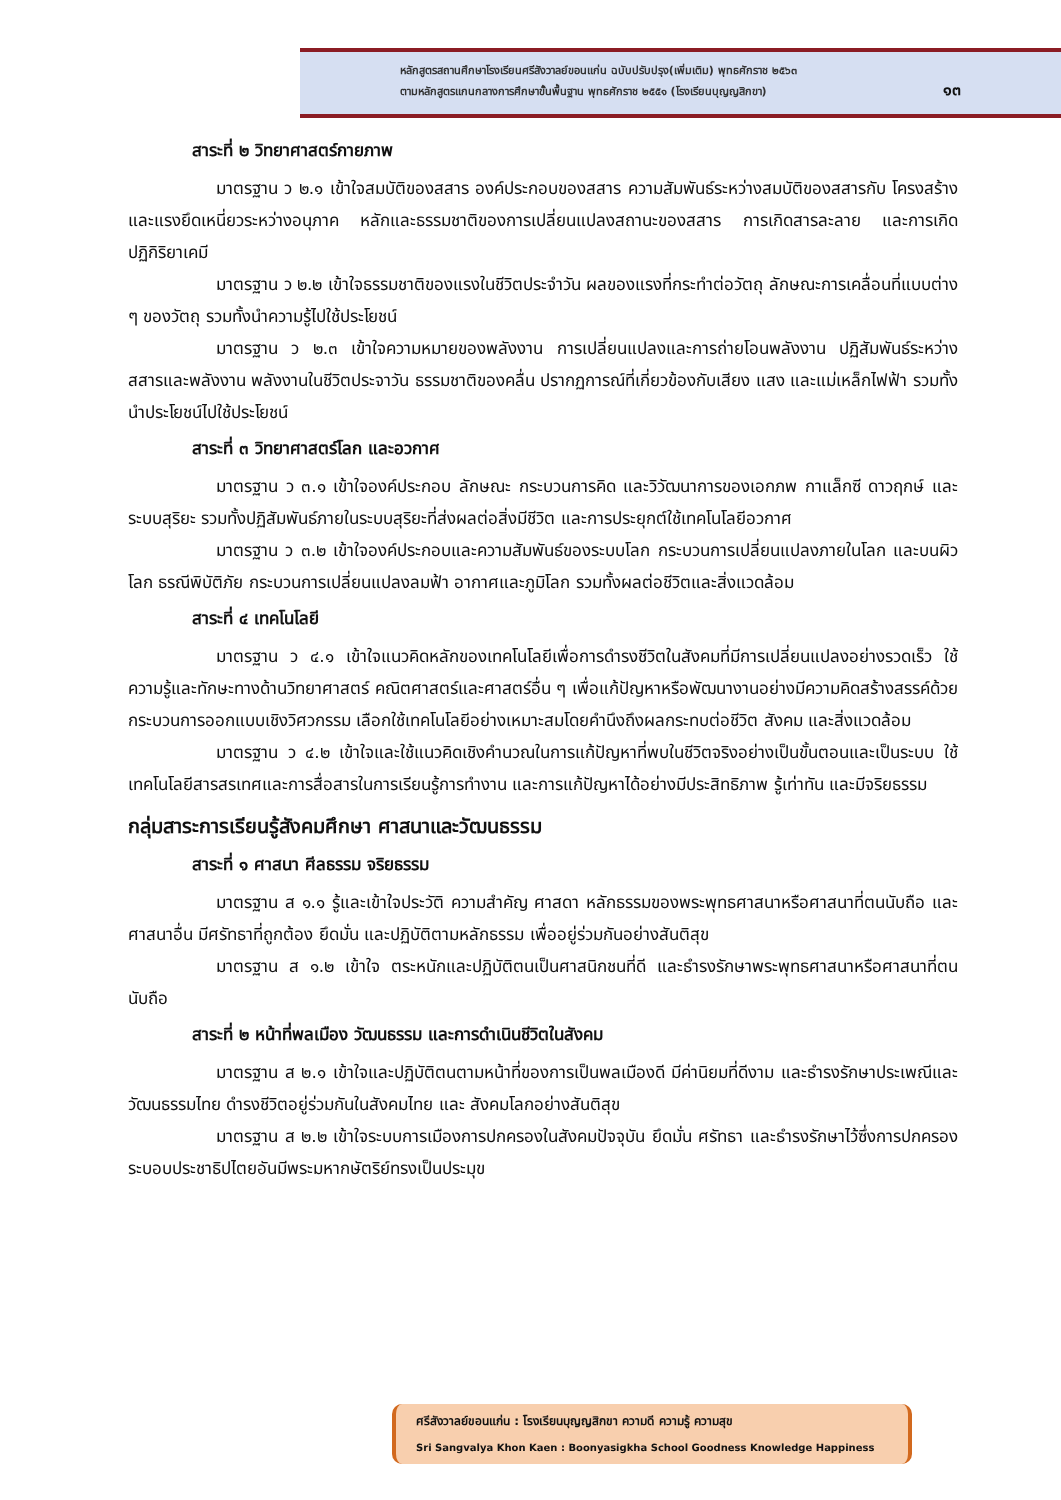หลักสูตรสถานศึกษาโรงเรียนศรีสังวาลย์ขอนแก่น ฉบับปรับปรุง(เพิ่มเติม) พุทธศักราช ๒๕๖๓
ตามหลักสูตรแกนกลางการศึกษาขั้นพื้นฐาน พุทธศักราช ๒๕๕๑ (โรงเรียนบุญญสิกขา)
๑๓
สาระที่ ๒ วิทยาศาสตร์กายภาพ
มาตรฐาน ว ๒.๑ เข้าใจสมบัติของสสาร องค์ประกอบของสสาร ความสัมพันธ์ระหว่างสมบัติของสสารกับ โครงสร้างและแรงยึดเหนี่ยวระหว่างอนุภาค หลักและธรรมชาติของการเปลี่ยนแปลงสถานะของสสาร การเกิดสารละลาย และการเกิดปฏิกิริยาเคมี
มาตรฐาน ว ๒.๒ เข้าใจธรรมชาติของแรงในชีวิตประจำวัน ผลของแรงที่กระทำต่อวัตถุ ลักษณะการเคลื่อนที่แบบต่าง ๆ ของวัตถุ รวมทั้งนำความรู้ไปใช้ประโยชน์
มาตรฐาน ว ๒.๓ เข้าใจความหมายของพลังงาน การเปลี่ยนแปลงและการถ่ายโอนพลังงาน ปฏิสัมพันธ์ระหว่าง สสารและพลังงาน พลังงานในชีวิตประจาวัน ธรรมชาติของคลื่น ปรากฏการณ์ที่เกี่ยวข้องกับเสียง แสง และแม่เหล็กไฟฟ้า รวมทั้งนำประโยชน์ไปใช้ประโยชน์
สาระที่ ๓ วิทยาศาสตร์โลก และอวกาศ
มาตรฐาน ว ๓.๑ เข้าใจองค์ประกอบ ลักษณะ กระบวนการคิด และวิวัฒนาการของเอกภพ กาแล็กซี ดาวฤกษ์ และระบบสุริยะ รวมทั้งปฏิสัมพันธ์ภายในระบบสุริยะที่ส่งผลต่อสิ่งมีชีวิต และการประยุกต์ใช้เทคโนโลยีอวกาศ
มาตรฐาน ว ๓.๒ เข้าใจองค์ประกอบและความสัมพันธ์ของระบบโลก กระบวนการเปลี่ยนแปลงภายในโลก และบนผิวโลก ธรณีพิบัติภัย กระบวนการเปลี่ยนแปลงลมฟ้า อากาศและภูมิโลก รวมทั้งผลต่อชีวิตและสิ่งแวดล้อม
สาระที่ ๔ เทคโนโลยี
มาตรฐาน ว ๔.๑ เข้าใจแนวคิดหลักของเทคโนโลยีเพื่อการดำรงชีวิตในสังคมที่มีการเปลี่ยนแปลงอย่างรวดเร็ว ใช้ความรู้และทักษะทางด้านวิทยาศาสตร์ คณิตศาสตร์และศาสตร์อื่น ๆ เพื่อแก้ปัญหาหรือพัฒนางานอย่างมีความคิดสร้างสรรค์ด้วยกระบวนการออกแบบเชิงวิศวกรรม เลือกใช้เทคโนโลยีอย่างเหมาะสมโดยคำนึงถึงผลกระทบต่อชีวิต สังคม และสิ่งแวดล้อม
มาตรฐาน ว ๔.๒ เข้าใจและใช้แนวคิดเชิงคำนวณในการแก้ปัญหาที่พบในชีวิตจริงอย่างเป็นขั้นตอนและเป็นระบบ ใช้เทคโนโลยีสารสรเทศและการสื่อสารในการเรียนรู้การทำงาน และการแก้ปัญหาได้อย่างมีประสิทธิภาพ รู้เท่าทัน และมีจริยธรรม
กลุ่มสาระการเรียนรู้สังคมศึกษา ศาสนาและวัฒนธรรม
สาระที่ ๑ ศาสนา ศีลธรรม จริยธรรม
มาตรฐาน ส ๑.๑ รู้และเข้าใจประวัติ ความสำคัญ ศาสดา หลักธรรมของพระพุทธศาสนาหรือศาสนาที่ตนนับถือ และศาสนาอื่น มีศรัทธาที่ถูกต้อง ยึดมั่น และปฏิบัติตามหลักธรรม เพื่ออยู่ร่วมกันอย่างสันติสุข
มาตรฐาน ส ๑.๒ เข้าใจ ตระหนักและปฏิบัติตนเป็นศาสนิกชนที่ดี และธำรงรักษาพระพุทธศาสนาหรือศาสนาที่ตนนับถือ
สาระที่ ๒ หน้าที่พลเมือง วัฒนธรรม และการดำเนินชีวิตในสังคม
มาตรฐาน ส ๒.๑ เข้าใจและปฏิบัติตนตามหน้าที่ของการเป็นพลเมืองดี มีค่านิยมที่ดีงาม และธำรงรักษาประเพณีและวัฒนธรรมไทย ดำรงชีวิตอยู่ร่วมกันในสังคมไทย และ สังคมโลกอย่างสันติสุข
มาตรฐาน ส ๒.๒ เข้าใจระบบการเมืองการปกครองในสังคมปัจจุบัน ยึดมั่น ศรัทธา และธำรงรักษาไว้ซึ่งการปกครองระบอบประชาธิปไตยอันมีพระมหากษัตริย์ทรงเป็นประมุข
ศรีสังวาลย์ขอนแก่น : โรงเรียนบุญญสิกขา ความดี ความรู้ ความสุข
Sri Sangvalya Khon Kaen : Boonyasigkha School Goodness Knowledge Happiness